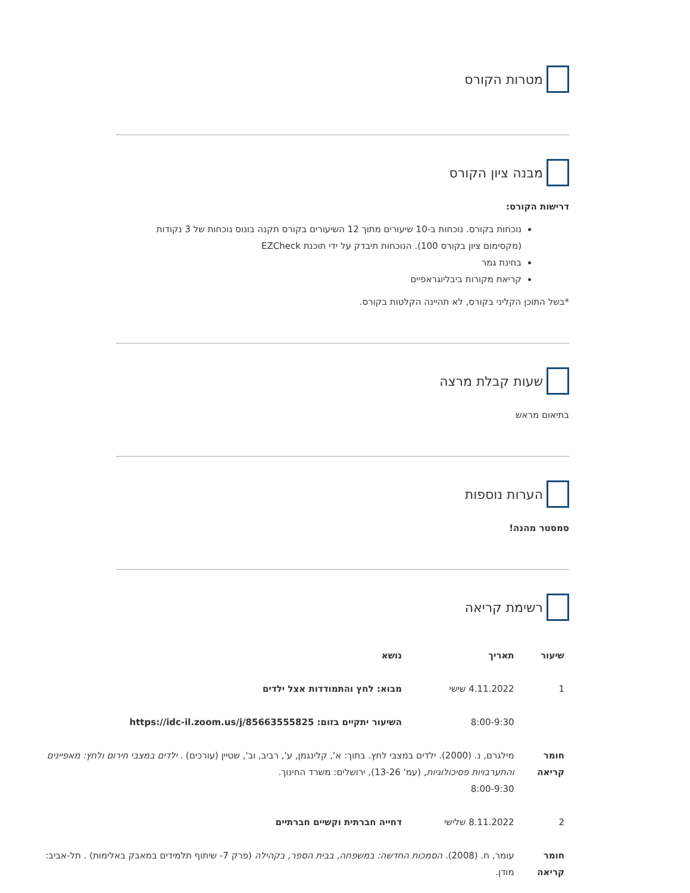מטרות הקורס
מבנה ציון הקורס
דרישות הקורס:
נוכחות בקורס. נוכחות ב-10 שיעורים מתוך 12 השיעורים בקורס תקנה בונוס נוכחות של 3 נקודות (מקסימום ציון בקורס 100). הנוכחות תיבדק על ידי תוכנת EZCheck
בחינת גמר
קריאת מקורות ביבליוגראפיים
*בשל התוכן הקליני בקורס, לא תהיינה הקלטות בקורס.
שעות קבלת מרצה
בתיאום מראש
הערות נוספות
סמסטר מהנה!
רשימת קריאה
| שיעור | תאריך | נושא |
| --- | --- | --- |
| 1 | 4.11.2022 שישי | מבוא: לחץ והתמודדות אצל ילדים |
| | 8:00-9:30 | השיעור יתקיים בזום: https://idc-il.zoom.us/j/85663555825 |
| חומר קריאה | מילגרם, נ. (2000). ילדים במצבי לחץ. בתוך: א', קלינגמן, ע', רביב, וב', שטיין (עורכים) . ילדים במצבי חירום ולחץ: מאפיינים והתערבויות פסיכולוגיות , (עמ' 13-26), ירושלים: משרד החינוך. 8:00-9:30 | |
| 2 | 8.11.2022 שלישי | דחייה חברתית וקשיים חברתיים |
| חומר קריאה | עומר, ח. (2008). הסמכות החדשה: במשפחה, בבית הספר, בקהילה (פרק 7- שיתוף תלמידים במאבק באלימות) . תל-אביב: מודן. | |